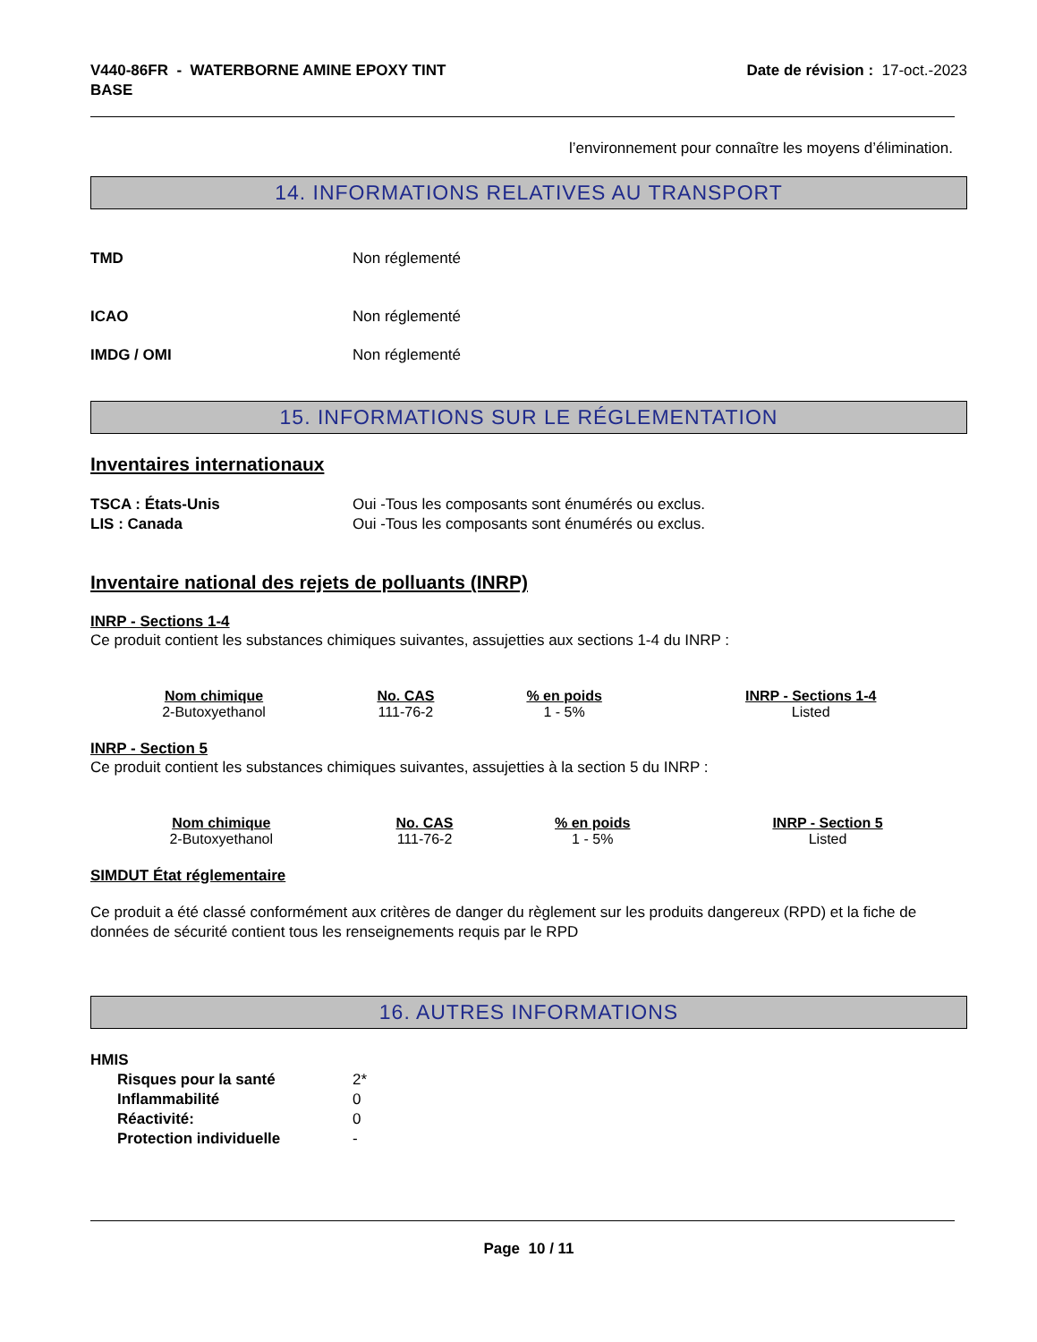V440-86FR - WATERBORNE AMINE EPOXY TINT
BASE
Date de révision : 17-oct.-2023
l’environnement pour connaître les moyens d’élimination.
14. INFORMATIONS RELATIVES AU TRANSPORT
TMD Non réglementé
ICAO Non réglementé
IMDG / OMI Non réglementé
15. INFORMATIONS SUR LE RÉGLEMENTATION
Inventaires internationaux
TSCA : États-Unis Oui -Tous les composants sont énumérés ou exclus.
LIS : Canada Oui -Tous les composants sont énumérés ou exclus.
Inventaire national des rejets de polluants (INRP)
INRP - Sections 1-4
Ce produit contient les substances chimiques suivantes, assujetties aux sections 1-4 du INRP :
| Nom chimique | No. CAS | % en poids | INRP - Sections 1-4 |
| --- | --- | --- | --- |
| 2-Butoxyethanol | 111-76-2 | 1 - 5% | Listed |
INRP - Section 5
Ce produit contient les substances chimiques suivantes, assujetties à la section 5 du INRP :
| Nom chimique | No. CAS | % en poids | INRP - Section 5 |
| --- | --- | --- | --- |
| 2-Butoxyethanol | 111-76-2 | 1 - 5% | Listed |
SIMDUT État réglementaire
Ce produit a été classé conformément aux critères de danger du règlement sur les produits dangereux (RPD) et la fiche de données de sécurité contient tous les renseignements requis par le RPD
16. AUTRES INFORMATIONS
HMIS
Risques pour la santé 2*
Inflammabilité 0
Réactivité: 0
Protection individuelle -
Page 10 / 11